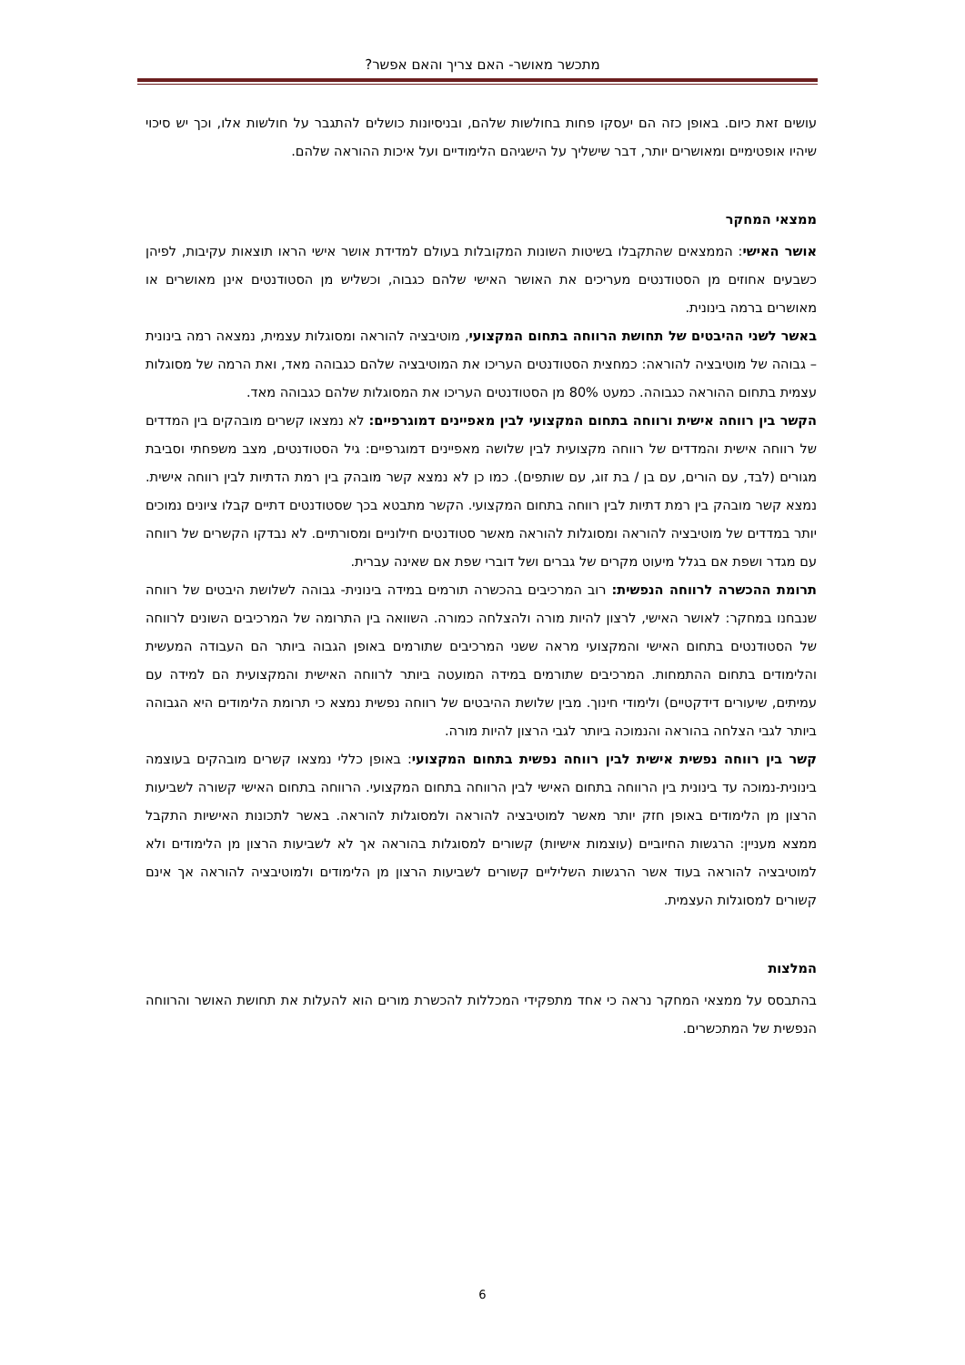מתכשר מאושר- האם צריך והאם אפשר?
עושים זאת כיום. באופן כזה הם יעסקו פחות בחולשות שלהם, ובניסיונות כושלים להתגבר על חולשות אלו, וכך יש סיכוי שיהיו אופטימיים ומאושרים יותר, דבר שישליך על הישגיהם הלימודיים ועל איכות ההוראה שלהם.
ממצאי המחקר
אושר האישי: הממצאים שהתקבלו בשיטות השונות המקובלות בעולם למדידת אושר אישי הראו תוצאות עקיבות, לפיהן כשבעים אחוזים מן הסטודנטים מעריכים את האושר האישי שלהם כגבוה, וכשליש מן הסטודנטים אינן מאושרים או מאושרים ברמה בינונית.
באשר לשני ההיבטים של תחושת הרווחה בתחום המקצועי, מוטיבציה להוראה ומסוגלות עצמית, נמצאה רמה בינונית – גבוהה של מוטיבציה להוראה: כמחצית הסטודנטים העריכו את המוטיבציה שלהם כגבוהה מאד, ואת הרמה של מסוגלות עצמית בתחום ההוראה כגבוהה. כמעט 80% מן הסטודנטים העריכו את המסוגלות שלהם כגבוהה מאד.
הקשר בין רווחה אישית ורווחה בתחום המקצועי לבין מאפיינים דמוגרפיים: לא נמצאו קשרים מובהקים בין המדדים של רווחה אישית והמדדים של רווחה מקצועית לבין שלושה מאפיינים דמוגרפיים: גיל הסטודנטים, מצב משפחתי וסביבת מגורים (לבד, עם הורים, עם בן / בת זוג, עם שותפים). כמו כן לא נמצא קשר מובהק בין רמת הדתיות לבין רווחה אישית. נמצא קשר מובהק בין רמת דתיות לבין רווחה בתחום המקצועי. הקשר מתבטא בכך שסטודנטים דתיים קבלו ציונים נמוכים יותר במדדים של מוטיבציה להוראה ומסוגלות להוראה מאשר סטודנטים חילוניים ומסורתיים. לא נבדקו הקשרים של רווחה עם מגדר ושפת אם בגלל מיעוט מקרים של גברים ושל דוברי שפת אם שאינה עברית.
תרומת ההכשרה לרווחה הנפשית: רוב המרכיבים בהכשרה תורמים במידה בינונית- גבוהה לשלושת היבטים של רווחה שנבחנו במחקר: לאושר האישי, לרצון להיות מורה ולהצלחה כמורה. השוואה בין התרומה של המרכיבים השונים לרווחה של הסטודנטים בתחום האישי והמקצועי מראה ששני המרכיבים שתורמים באופן הגבוה ביותר הם העבודה המעשית והלימודים בתחום ההתמחות. המרכיבים שתורמים במידה המועטה ביותר לרווחה האישית והמקצועית הם למידה עם עמיתים, שיעורים דידקטיים) ולימודי חינוך. מבין שלושת ההיבטים של רווחה נפשית נמצא כי תרומת הלימודים היא הגבוהה ביותר לגבי הצלחה בהוראה והנמוכה ביותר לגבי הרצון להיות מורה.
קשר בין רווחה נפשית אישית לבין רווחה נפשית בתחום המקצועי: באופן כללי נמצאו קשרים מובהקים בעוצמה בינונית-נמוכה עד בינונית בין הרווחה בתחום האישי לבין הרווחה בתחום המקצועי. הרווחה בתחום האישי קשורה לשביעות הרצון מן הלימודים באופן חזק יותר מאשר למוטיבציה להוראה ולמסוגלות להוראה. באשר לתכונות האישיות התקבל ממצא מעניין: הרגשות החיוביים (עוצמות אישיות) קשורים למסוגלות בהוראה אך לא לשביעות הרצון מן הלימודים ולא למוטיבציה להוראה בעוד אשר הרגשות השליליים קשורים לשביעות הרצון מן הלימודים ולמוטיבציה להוראה אך אינם קשורים למסוגלות העצמית.
המלצות
בהתבסס על ממצאי המחקר נראה כי אחד מתפקידי המכללות להכשרת מורים הוא להעלות את תחושת האושר והרווחה הנפשית של המתכשרים.
6